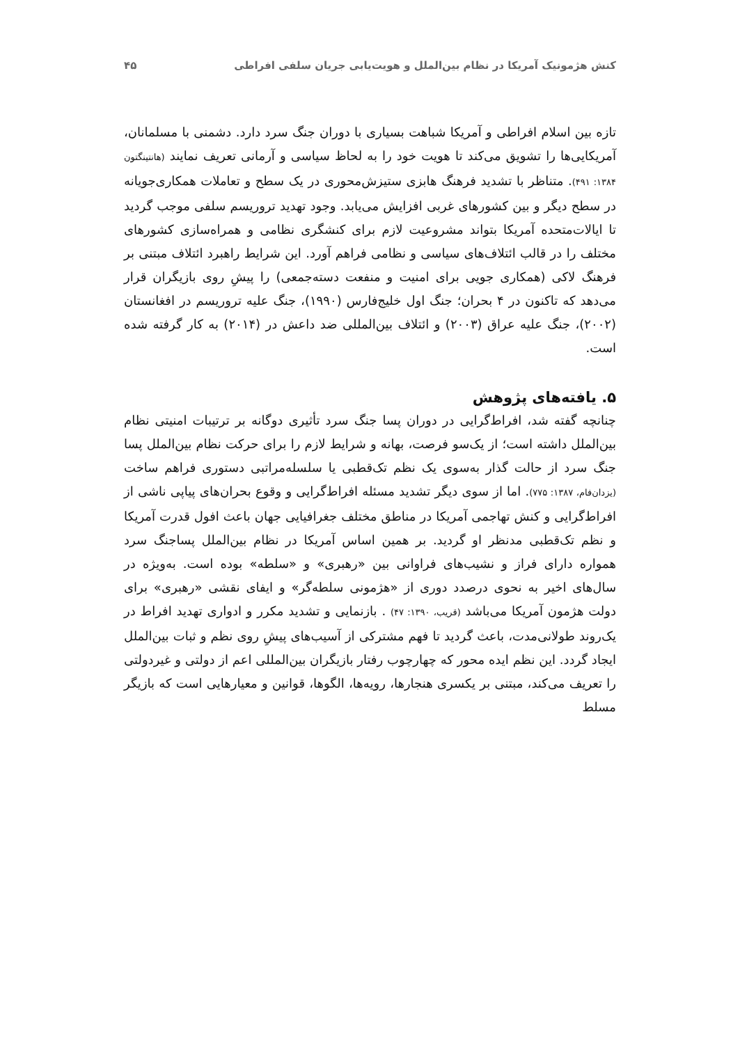کنش هژمونیک آمریکا در نظام بین‌الملل و هویت‌یابی جریان سلفی افراطی ۴۵
تازه بین اسلام افراطی و آمریکا شباهت بسیاری با دوران جنگ سرد دارد. دشمنی با مسلمانان، آمریکایی‌ها را تشویق می‌کند تا هویت خود را به لحاظ سیاسی و آرمانی تعریف نمایند (هانتینگتون ۱۳۸۴: ۴۹۱). متناظر با تشدید فرهنگ هابزی ستیزش‌محوری در یک سطح و تعاملات همکاری‌جویانه در سطح دیگر و بین کشورهای غربی افزایش می‌یابد. وجود تهدید تروریسم سلفی موجب گردید تا ایالات‌متحده آمریکا بتواند مشروعیت لازم برای کنشگری نظامی و همراه‌سازی کشورهای مختلف را در قالب ائتلاف‌های سیاسی و نظامی فراهم آورد. این شرایط راهبرد ائتلاف مبتنی بر فرهنگ لاکی (همکاری جویی برای امنیت و منفعت دسته‌جمعی) را پیشِ روی بازیگران قرار می‌دهد که تاکنون در ۴ بحران؛ جنگ اول خلیج‌فارس (۱۹۹۰)، جنگ علیه تروریسم در افغانستان (۲۰۰۲)، جنگ علیه عراق (۲۰۰۳) و ائتلاف بین‌المللی ضد داعش در (۲۰۱۴) به کار گرفته شده است.
۵. یافته‌های پژوهش
چنانچه گفته شد، افراط‌گرایی در دوران پسا جنگ سرد تأثیری دوگانه بر ترتیبات امنیتی نظام بین‌الملل داشته است؛ از یک‌سو فرصت، بهانه و شرایط لازم را برای حرکت نظام بین‌الملل پسا جنگ سرد از حالت گذار به‌سوی یک نظم تک‌قطبی یا سلسله‌مراتبی دستوری فراهم ساخت (یزدان‌فام، ۱۳۸۷: ۷۷۵). اما از سوی دیگر تشدید مسئله افراط‌گرایی و وقوع بحران‌های پیاپی ناشی از افراط‌گرایی و کنش تهاجمی آمریکا در مناطق مختلف جغرافیایی جهان باعث افول قدرت آمریکا و نظم تک‌قطبی مدنظر او گردید. بر همین اساس آمریکا در نظام بین‌الملل پساجنگ سرد همواره دارای فراز و نشیب‌های فراوانی بین «رهبری» و «سلطه» بوده است. به‌ویژه در سال‌های اخیر به نحوی درصدد دوری از «هژمونی سلطه‌گر» و ایفای نقشی «رهبری» برای دولت هژمون آمریکا می‌باشد (قریب، ۱۳۹۰: ۴۷) . بازنمایی و تشدید مکرر و ادواری تهدید افراط در یک‌روند طولانی‌مدت، باعث گردید تا فهم مشترکی از آسیب‌های پیشِ روی نظم و ثبات بین‌الملل ایجاد گردد. این نظم ایده محور که چهارچوب رفتار بازیگران بین‌المللی اعم از دولتی و غیردولتی را تعریف می‌کند، مبتنی بر یکسری هنجارها، رویه‌ها، الگوها، قوانین و معیارهایی است که بازیگر مسلط